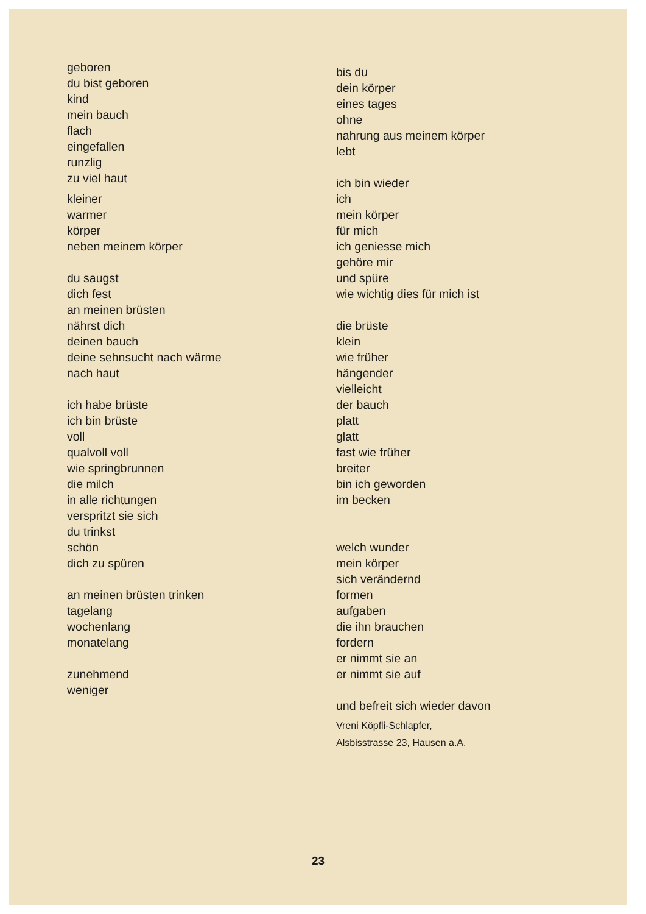geboren
du bist geboren
kind
mein bauch
flach
eingefallen
runzlig
zu viel haut
kleiner
warmer
körper
neben meinem körper
du saugst
dich fest
an meinen brüsten
nährst dich
deinen bauch
deine sehnsucht nach wärme
nach haut
ich habe brüste
ich bin brüste
voll
qualvoll voll
wie springbrunnen
die milch
in alle richtungen
verspritzt sie sich
du trinkst
schön
dich zu spüren
an meinen brüsten trinken
tagelang
wochenlang
monatelang
zunehmend
weniger
bis du
dein körper
eines tages
ohne
nahrung aus meinem körper
lebt
ich bin wieder
ich
mein körper
für mich
ich geniesse mich
gehöre mir
und spüre
wie wichtig dies für mich ist
die brüste
klein
wie früher
hängender
vielleicht
der bauch
platt
glatt
fast wie früher
breiter
bin ich geworden
im becken
welch wunder
mein körper
sich verändernd
formen
aufgaben
die ihn brauchen
fordern
er nimmt sie an
er nimmt sie auf
und befreit sich wieder davon
Vreni Köpfli-Schlapfer,
Alsbisstrasse 23, Hausen a.A.
23